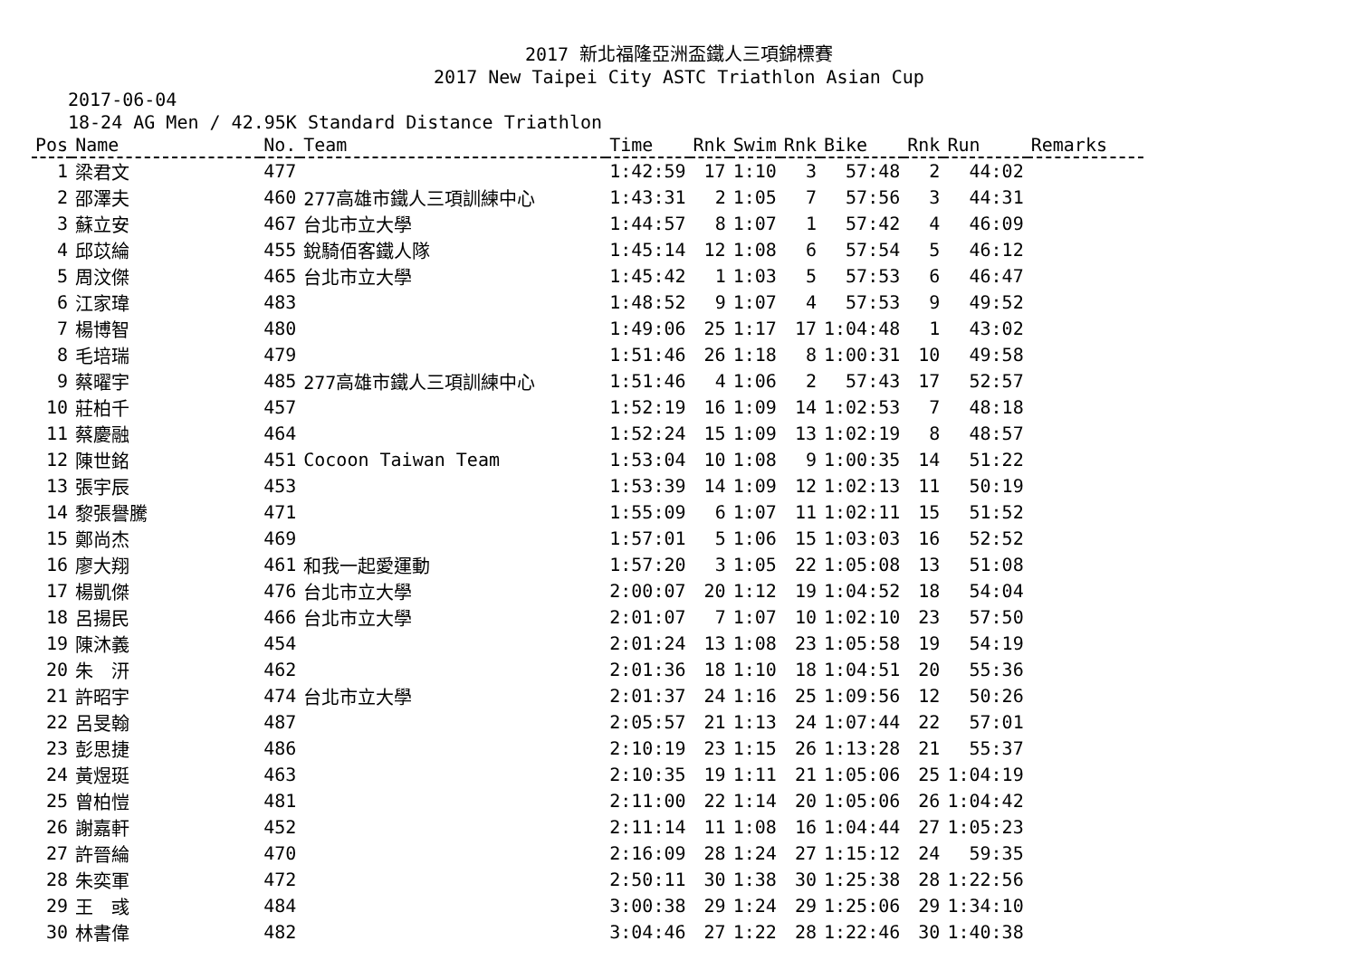2017 新北福隆亞洲盃鐵人三項錦標賽
2017 New Taipei City ASTC Triathlon Asian Cup
2017-06-04
18-24 AG Men / 42.95K Standard Distance Triathlon
| Pos | Name | No. | Team | Time | Rnk | Swim | Rnk | Bike | Rnk | Run | Remarks |
| --- | --- | --- | --- | --- | --- | --- | --- | --- | --- | --- | --- |
| 1 | 梁君文 | 477 | | 1:42:59 | 17 | 1:10 | 3 | 57:48 | 2 | 44:02 | |
| 2 | 邵澤夫 | 460 | 277高雄市鐵人三項訓練中心 | 1:43:31 | 2 | 1:05 | 7 | 57:56 | 3 | 44:31 | |
| 3 | 蘇立安 | 467 | 台北市立大學 | 1:44:57 | 8 | 1:07 | 1 | 57:42 | 4 | 46:09 | |
| 4 | 邱苡綸 | 455 | 銳騎佰客鐵人隊 | 1:45:14 | 12 | 1:08 | 6 | 57:54 | 5 | 46:12 | |
| 5 | 周汶傑 | 465 | 台北市立大學 | 1:45:42 | 1 | 1:03 | 5 | 57:53 | 6 | 46:47 | |
| 6 | 江家瑋 | 483 | | 1:48:52 | 9 | 1:07 | 4 | 57:53 | 9 | 49:52 | |
| 7 | 楊博智 | 480 | | 1:49:06 | 25 | 1:17 | 17 | 1:04:48 | 1 | 43:02 | |
| 8 | 毛培瑞 | 479 | | 1:51:46 | 26 | 1:18 | 8 | 1:00:31 | 10 | 49:58 | |
| 9 | 蔡曜宇 | 485 | 277高雄市鐵人三項訓練中心 | 1:51:46 | 4 | 1:06 | 2 | 57:43 | 17 | 52:57 | |
| 10 | 莊柏千 | 457 | | 1:52:19 | 16 | 1:09 | 14 | 1:02:53 | 7 | 48:18 | |
| 11 | 蔡慶融 | 464 | | 1:52:24 | 15 | 1:09 | 13 | 1:02:19 | 8 | 48:57 | |
| 12 | 陳世銘 | 451 | Cocoon Taiwan Team | 1:53:04 | 10 | 1:08 | 9 | 1:00:35 | 14 | 51:22 | |
| 13 | 張宇辰 | 453 | | 1:53:39 | 14 | 1:09 | 12 | 1:02:13 | 11 | 50:19 | |
| 14 | 黎張譽騰 | 471 | | 1:55:09 | 6 | 1:07 | 11 | 1:02:11 | 15 | 51:52 | |
| 15 | 鄭尚杰 | 469 | | 1:57:01 | 5 | 1:06 | 15 | 1:03:03 | 16 | 52:52 | |
| 16 | 廖大翔 | 461 | 和我一起愛運動 | 1:57:20 | 3 | 1:05 | 22 | 1:05:08 | 13 | 51:08 | |
| 17 | 楊凱傑 | 476 | 台北市立大學 | 2:00:07 | 20 | 1:12 | 19 | 1:04:52 | 18 | 54:04 | |
| 18 | 呂揚民 | 466 | 台北市立大學 | 2:01:07 | 7 | 1:07 | 10 | 1:02:10 | 23 | 57:50 | |
| 19 | 陳沐義 | 454 | | 2:01:24 | 13 | 1:08 | 23 | 1:05:58 | 19 | 54:19 | |
| 20 | 朱 汧 | 462 | | 2:01:36 | 18 | 1:10 | 18 | 1:04:51 | 20 | 55:36 | |
| 21 | 許昭宇 | 474 | 台北市立大學 | 2:01:37 | 24 | 1:16 | 25 | 1:09:56 | 12 | 50:26 | |
| 22 | 呂旻翰 | 487 | | 2:05:57 | 21 | 1:13 | 24 | 1:07:44 | 22 | 57:01 | |
| 23 | 彭思捷 | 486 | | 2:10:19 | 23 | 1:15 | 26 | 1:13:28 | 21 | 55:37 | |
| 24 | 黃煜珽 | 463 | | 2:10:35 | 19 | 1:11 | 21 | 1:05:06 | 25 | 1:04:19 | |
| 25 | 曾柏愷 | 481 | | 2:11:00 | 22 | 1:14 | 20 | 1:05:06 | 26 | 1:04:42 | |
| 26 | 謝嘉軒 | 452 | | 2:11:14 | 11 | 1:08 | 16 | 1:04:44 | 27 | 1:05:23 | |
| 27 | 許晉綸 | 470 | | 2:16:09 | 28 | 1:24 | 27 | 1:15:12 | 24 | 59:35 | |
| 28 | 朱奕軍 | 472 | | 2:50:11 | 30 | 1:38 | 30 | 1:25:38 | 28 | 1:22:56 | |
| 29 | 王 彧 | 484 | | 3:00:38 | 29 | 1:24 | 29 | 1:25:06 | 29 | 1:34:10 | |
| 30 | 林書偉 | 482 | | 3:04:46 | 27 | 1:22 | 28 | 1:22:46 | 30 | 1:40:38 | |